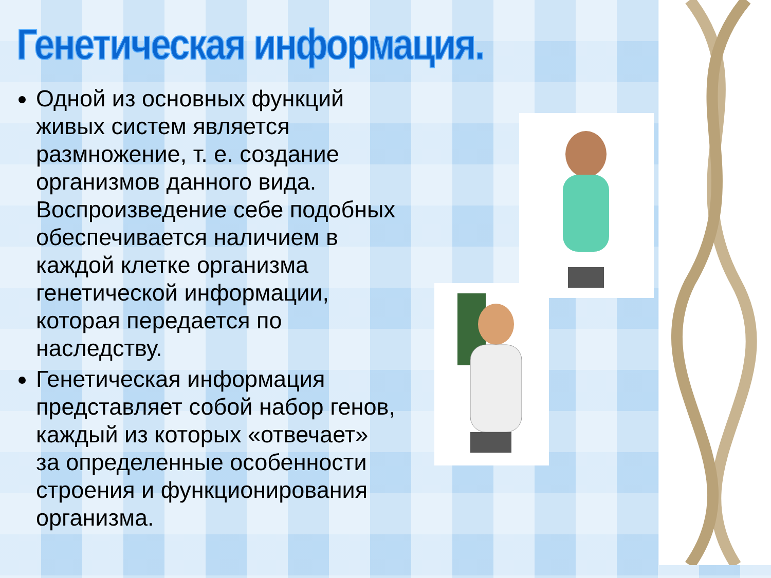Генетическая информация.
Одной из основных функций живых систем является размножение, т. е. создание организмов данного вида. Воспроизведение себе подобных обеспечивается наличием в каждой клетке организма генетической информации, которая передается по наследству.
Генетическая информация представляет собой набор генов, каждый из которых «отвечает» за определенные особенности строения и функционирования организма.